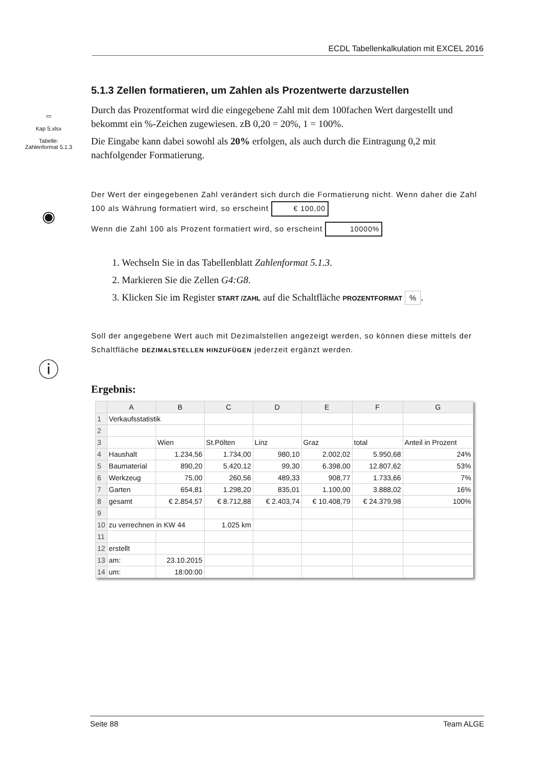ECDL Tabellenkalkulation mit EXCEL 2016
▭
Kap 5.xlsx
Tabelle:
Zahlenformat 5.1.3
◉
ⓘ
5.1.3 Zellen formatieren, um Zahlen als Prozentwerte darzustellen
Durch das Prozentformat wird die eingegebene Zahl mit dem 100fachen Wert dargestellt und bekommt ein %-Zeichen zugewiesen. zB 0,20 = 20%, 1 = 100%.
Die Eingabe kann dabei sowohl als 20% erfolgen, als auch durch die Eintragung 0,2 mit nachfolgender Formatierung.
Der Wert der eingegebenen Zahl verändert sich durch die Formatierung nicht. Wenn daher die Zahl 100 als Währung formatiert wird, so erscheint € 100,00
Wenn die Zahl 100 als Prozent formatiert wird, so erscheint 10000%
1. Wechseln Sie in das Tabellenblatt Zahlenformat 5.1.3.
2. Markieren Sie die Zellen G4:G8.
3. Klicken Sie im Register START /ZAHL auf die Schaltfläche PROZENTFORMAT %.
Soll der angegebene Wert auch mit Dezimalstellen angezeigt werden, so können diese mittels der Schaltfläche DEZIMALSTELLEN HINZUFÜGEN jederzeit ergänzt werden.
Ergebnis:
| | A | B | C | D | E | F | G |
| --- | --- | --- | --- | --- | --- | --- | --- |
| 1 | Verkaufsstatistik | | | | | | |
| 2 | | | | | | | |
| 3 | | Wien | St.Pölten | Linz | Graz | total | Anteil in Prozent |
| 4 | Haushalt | 1.234,56 | 1.734,00 | 980,10 | 2.002,02 | 5.950,68 | 24% |
| 5 | Baumaterial | 890,20 | 5.420,12 | 99,30 | 6.398,00 | 12.807,62 | 53% |
| 6 | Werkzeug | 75,00 | 260,56 | 489,33 | 908,77 | 1.733,66 | 7% |
| 7 | Garten | 654,81 | 1.298,20 | 835,01 | 1.100,00 | 3.888,02 | 16% |
| 8 | gesamt | € 2.854,57 | € 8.712,88 | € 2.403,74 | € 10.408,79 | € 24.379,98 | 100% |
| 9 | | | | | | | |
| 10 | zu verrechnen in KW 44 | | 1.025 km | | | | |
| 11 | | | | | | | |
| 12 | erstellt | | | | | | |
| 13 | am: | 23.10.2015 | | | | | |
| 14 | um: | 18:00:00 | | | | | |
Seite 88 Team ALGE